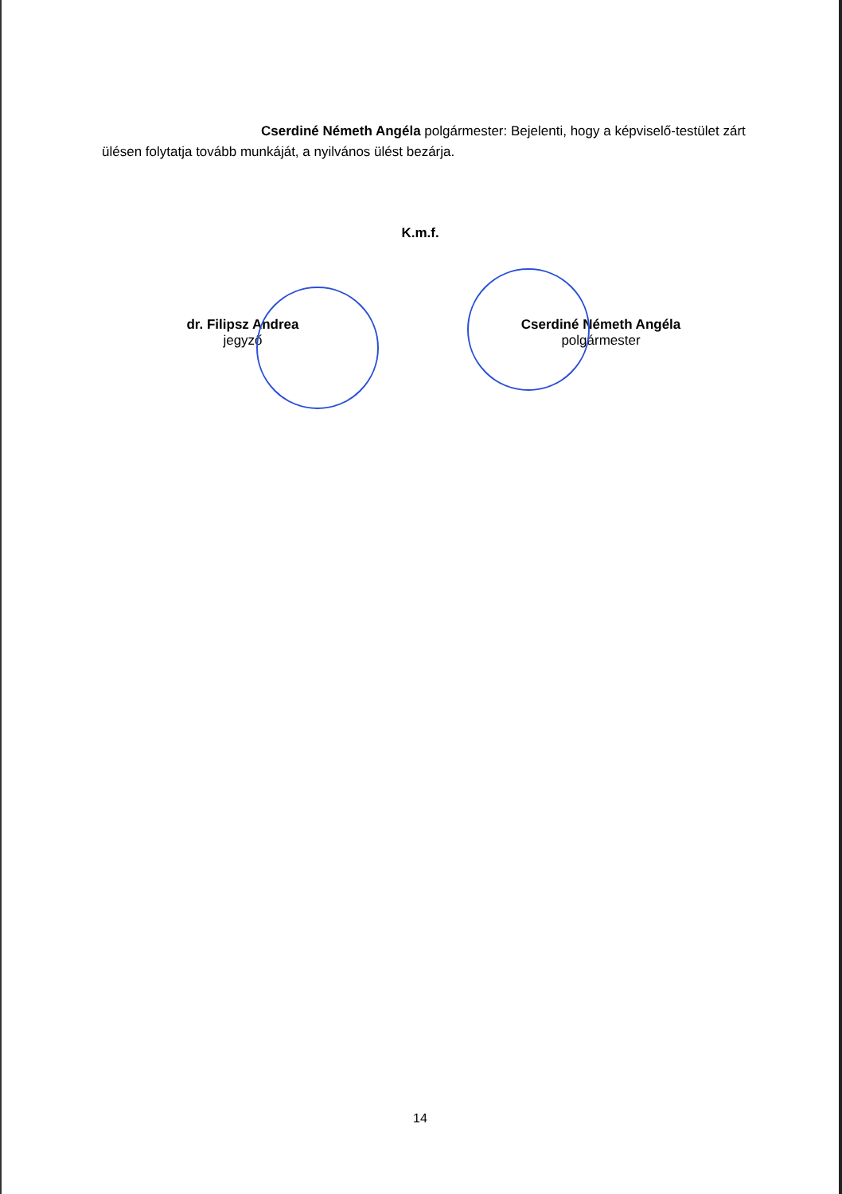Cserdiné Németh Angéla polgármester: Bejelenti, hogy a képviselő-testület zárt ülésen folytatja tovább munkáját, a nyilvános ülést bezárja.
K.m.f.
dr. Filipsz Andrea
jegyző
Cserdiné Németh Angéla
polgármester
14